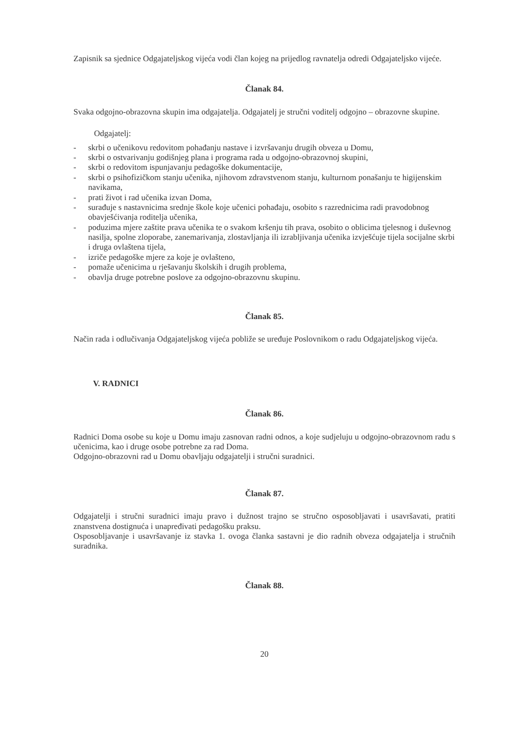Zapisnik sa sjednice Odgajateljskog vijeća vodi član kojeg na prijedlog ravnatelja odredi Odgajateljsko vijeće.
Članak 84.
Svaka odgojno-obrazovna skupin ima odgajatelja. Odgajatelj je stručni voditelj odgojno – obrazovne skupine.
Odgajatelj:
- skrbi o učenikovu redovitom pohađanju nastave i izvršavanju drugih obveza u Domu,
- skrbi o ostvarivanju godišnjeg plana i programa rada u odgojno-obrazovnoj skupini,
- skrbi o redovitom ispunjavanju pedagoške dokumentacije,
- skrbi o psihofizičkom stanju učenika, njihovom zdravstvenom stanju, kulturnom ponašanju te higijenskim navikama,
- prati život i rad učenika izvan Doma,
- surađuje s nastavnicima srednje škole koje učenici pohađaju, osobito s razrednicima radi pravodobnog obavješćivanja roditelja učenika,
- poduzima mjere zaštite prava učenika te o svakom kršenju tih prava, osobito o oblicima tjelesnog i duševnog nasilja, spolne zloporabe, zanemarivanja, zlostavljanja ili izrabljivanja učenika izvješćuje tijela socijalne skrbi i druga ovlaštena tijela,
- izriče pedagoške mjere za koje je ovlašteno,
- pomaže učenicima u rješavanju školskih i drugih problema,
- obavlja druge potrebne poslove za odgojno-obrazovnu skupinu.
Članak 85.
Način rada i odlučivanja Odgajateljskog vijeća pobliže se uređuje Poslovnikom o radu Odgajateljskog vijeća.
V. RADNICI
Članak 86.
Radnici Doma osobe su koje u Domu imaju zasnovan radni odnos, a koje sudjeluju u odgojno-obrazovnom radu s učenicima, kao i druge osobe potrebne za rad Doma.
Odgojno-obrazovni rad u Domu obavljaju odgajatelji i stručni suradnici.
Članak 87.
Odgajatelji i stručni suradnici imaju pravo i dužnost trajno se stručno osposobljavati i usavršavati, pratiti znanstvena dostignuća i unapređivati pedagošku praksu.
Osposobljavanje i usavršavanje iz stavka 1. ovoga članka sastavni je dio radnih obveza odgajatelja i stručnih suradnika.
Članak 88.
20